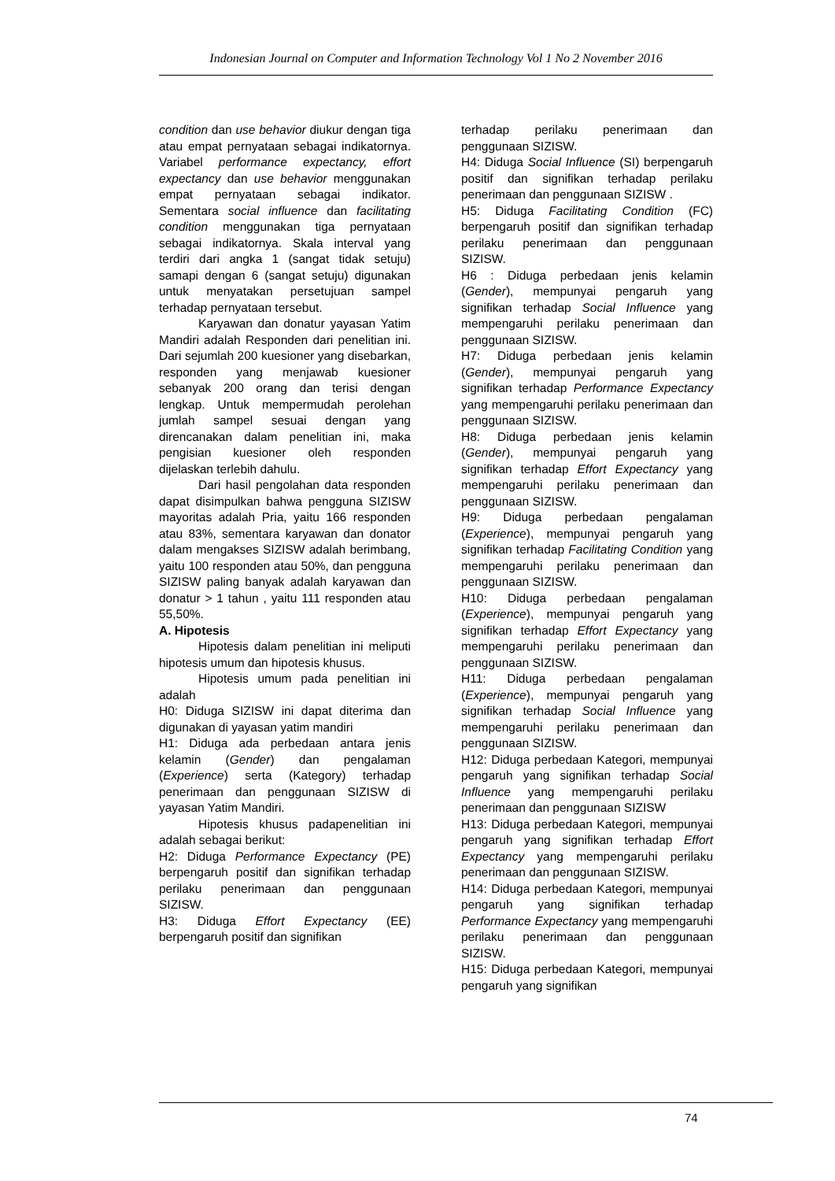Indonesian Journal on Computer and Information Technology Vol 1 No 2 November 2016
condition dan use behavior diukur dengan tiga atau empat pernyataan sebagai indikatornya. Variabel performance expectancy, effort expectancy dan use behavior menggunakan empat pernyataan sebagai indikator. Sementara social influence dan facilitating condition menggunakan tiga pernyataan sebagai indikatornya. Skala interval yang terdiri dari angka 1 (sangat tidak setuju) samapi dengan 6 (sangat setuju) digunakan untuk menyatakan persetujuan sampel terhadap pernyataan tersebut.
Karyawan dan donatur yayasan Yatim Mandiri adalah Responden dari penelitian ini. Dari sejumlah 200 kuesioner yang disebarkan, responden yang menjawab kuesioner sebanyak 200 orang dan terisi dengan lengkap. Untuk mempermudah perolehan jumlah sampel sesuai dengan yang direncanakan dalam penelitian ini, maka pengisian kuesioner oleh responden dijelaskan terlebih dahulu.
Dari hasil pengolahan data responden dapat disimpulkan bahwa pengguna SIZISW mayoritas adalah Pria, yaitu 166 responden atau 83%, sementara karyawan dan donator dalam mengakses SIZISW adalah berimbang, yaitu 100 responden atau 50%, dan pengguna SIZISW paling banyak adalah karyawan dan donatur > 1 tahun , yaitu 111 responden atau 55,50%.
A. Hipotesis
Hipotesis dalam penelitian ini meliputi hipotesis umum dan hipotesis khusus.
Hipotesis umum pada penelitian ini adalah
H0: Diduga SIZISW ini dapat diterima dan digunakan di yayasan yatim mandiri
H1: Diduga ada perbedaan antara jenis kelamin (Gender) dan pengalaman (Experience) serta (Kategory) terhadap penerimaan dan penggunaan SIZISW di yayasan Yatim Mandiri.
Hipotesis khusus padapenelitian ini adalah sebagai berikut:
H2: Diduga Performance Expectancy (PE) berpengaruh positif dan signifikan terhadap perilaku penerimaan dan penggunaan SIZISW.
H3: Diduga Effort Expectancy (EE) berpengaruh positif dan signifikan
terhadap perilaku penerimaan dan penggunaan SIZISW.
H4: Diduga Social Influence (SI) berpengaruh positif dan signifikan terhadap perilaku penerimaan dan penggunaan SIZISW .
H5: Diduga Facilitating Condition (FC) berpengaruh positif dan signifikan terhadap perilaku penerimaan dan penggunaan SIZISW.
H6 : Diduga perbedaan jenis kelamin (Gender), mempunyai pengaruh yang signifikan terhadap Social Influence yang mempengaruhi perilaku penerimaan dan penggunaan SIZISW.
H7: Diduga perbedaan jenis kelamin (Gender), mempunyai pengaruh yang signifikan terhadap Performance Expectancy yang mempengaruhi perilaku penerimaan dan penggunaan SIZISW.
H8: Diduga perbedaan jenis kelamin (Gender), mempunyai pengaruh yang signifikan terhadap Effort Expectancy yang mempengaruhi perilaku penerimaan dan penggunaan SIZISW.
H9: Diduga perbedaan pengalaman (Experience), mempunyai pengaruh yang signifikan terhadap Facilitating Condition yang mempengaruhi perilaku penerimaan dan penggunaan SIZISW.
H10: Diduga perbedaan pengalaman (Experience), mempunyai pengaruh yang signifikan terhadap Effort Expectancy yang mempengaruhi perilaku penerimaan dan penggunaan SIZISW.
H11: Diduga perbedaan pengalaman (Experience), mempunyai pengaruh yang signifikan terhadap Social Influence yang mempengaruhi perilaku penerimaan dan penggunaan SIZISW.
H12: Diduga perbedaan Kategori, mempunyai pengaruh yang signifikan terhadap Social Influence yang mempengaruhi perilaku penerimaan dan penggunaan SIZISW
H13: Diduga perbedaan Kategori, mempunyai pengaruh yang signifikan terhadap Effort Expectancy yang mempengaruhi perilaku penerimaan dan penggunaan SIZISW.
H14: Diduga perbedaan Kategori, mempunyai pengaruh yang signifikan terhadap Performance Expectancy yang mempengaruhi perilaku penerimaan dan penggunaan SIZISW.
H15: Diduga perbedaan Kategori, mempunyai pengaruh yang signifikan
74